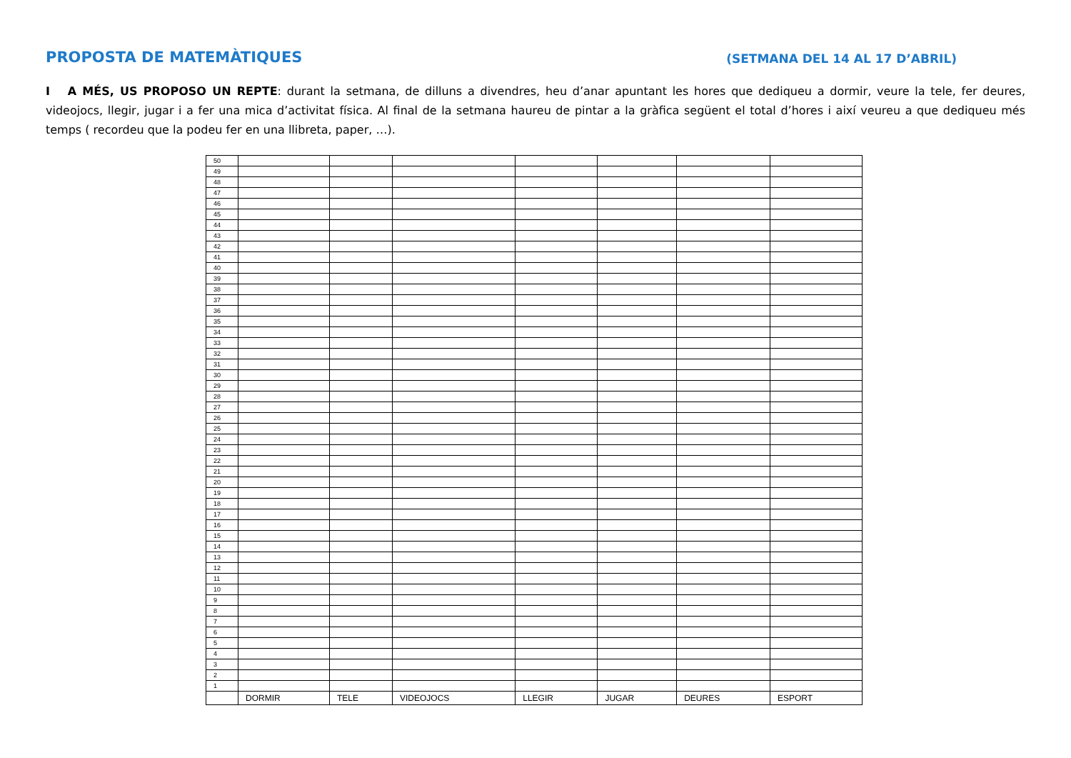PROPOSTA DE MATEMÀTIQUES
(SETMANA DEL 14 AL 17 D’ABRIL)
I A MÉS, US PROPOSO UN REPTE: durant la setmana, de dilluns a divendres, heu d’anar apuntant les hores que dediqueu a dormir, veure la tele, fer deures, videojocs, llegir, jugar i a fer una mica d’activitat física. Al final de la setmana haureu de pintar a la gràfica següent el total d’hores i així veureu a que dediqueu més temps ( recordeu que la podeu fer en una llibreta, paper, …).
| 50 | | | | | | | |
| 49 | | | | | | | |
| 48 | | | | | | | |
| 47 | | | | | | | |
| 46 | | | | | | | |
| 45 | | | | | | | |
| 44 | | | | | | | |
| 43 | | | | | | | |
| 42 | | | | | | | |
| 41 | | | | | | | |
| 40 | | | | | | | |
| 39 | | | | | | | |
| 38 | | | | | | | |
| 37 | | | | | | | |
| 36 | | | | | | | |
| 35 | | | | | | | |
| 34 | | | | | | | |
| 33 | | | | | | | |
| 32 | | | | | | | |
| 31 | | | | | | | |
| 30 | | | | | | | |
| 29 | | | | | | | |
| 28 | | | | | | | |
| 27 | | | | | | | |
| 26 | | | | | | | |
| 25 | | | | | | | |
| 24 | | | | | | | |
| 23 | | | | | | | |
| 22 | | | | | | | |
| 21 | | | | | | | |
| 20 | | | | | | | |
| 19 | | | | | | | |
| 18 | | | | | | | |
| 17 | | | | | | | |
| 16 | | | | | | | |
| 15 | | | | | | | |
| 14 | | | | | | | |
| 13 | | | | | | | |
| 12 | | | | | | | |
| 11 | | | | | | | |
| 10 | | | | | | | |
| 9 | | | | | | | |
| 8 | | | | | | | |
| 7 | | | | | | | |
| 6 | | | | | | | |
| 5 | | | | | | | |
| 4 | | | | | | | |
| 3 | | | | | | | |
| 2 | | | | | | | |
| 1 | | | | | | | |
| | DORMIR | TELE | VIDEOJOCS | LLEGIR | JUGAR | DEURES | ESPORT |